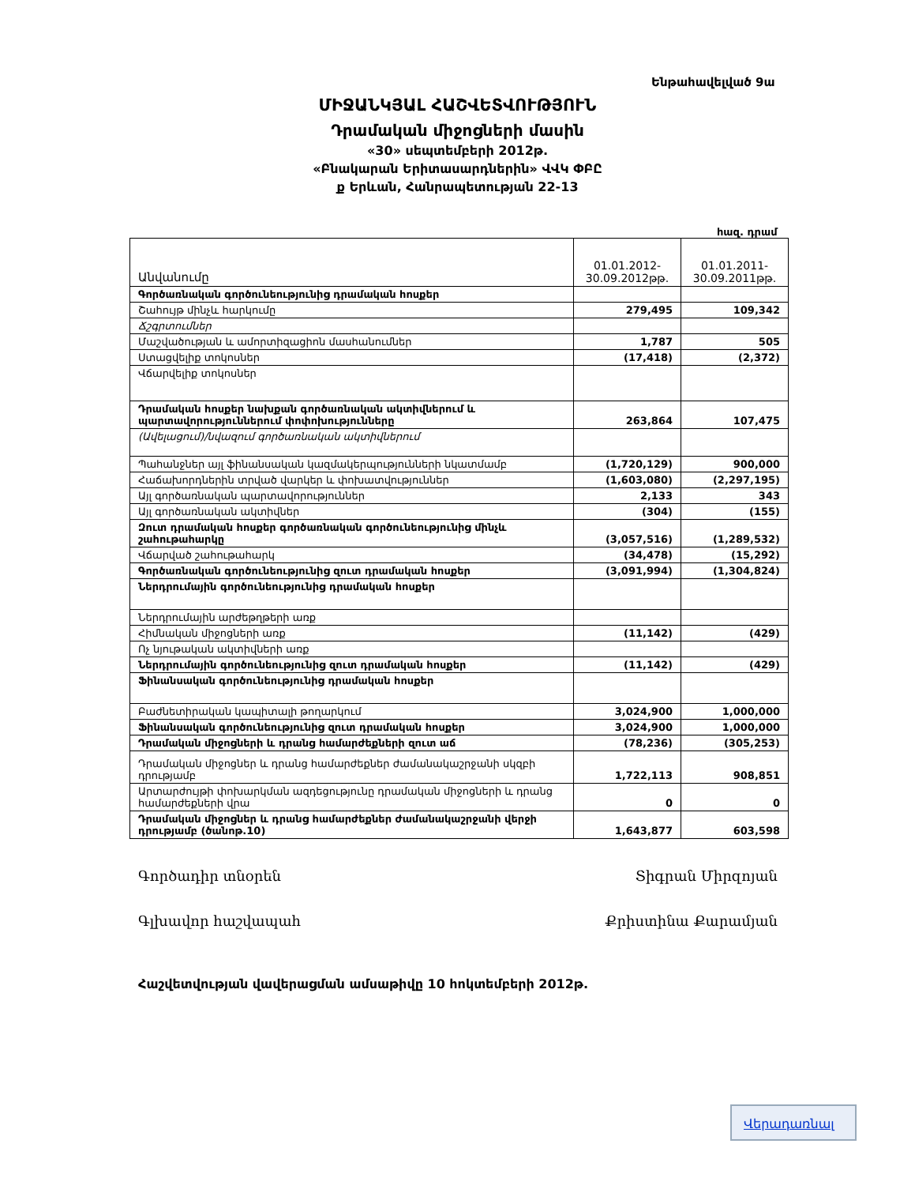Ենթահավելված 9ա
ՄԻՋԱՆԿՅԱԼ ՀԱՇՎԵՏՎՈՒԹՅՈՒՆ
Դրամական միջոցների մասին
«30» սեպտեմբերի 2012թ.
«Բնակարան Երիտասարդներին» ՎՎԿ ՓԲԸ
ք Երևան, Հանրապետության 22-13
հազ. դրամ
| Անվանումը | 01.01.2012- 30.09.2012թթ. | 01.01.2011- 30.09.2011թթ. |
| --- | --- | --- |
| Գործառնական գործունեությունից դրամական հոսքեր | | |
| Շահույթ մինչև հարկումը | 279,495 | 109,342 |
| Ճշգրտումներ | | |
| Մաշվածության և ամորտիզացիոն մասհանումներ | 1,787 | 505 |
| Ստացվելիք տոկոսներ | (17,418) | (2,372) |
| Վճարվելիք տոկոսներ | | |
| Դրամական հոսքեր նախքան գործառնական ակտիվներում և պարտավորություններում փոփոխությունները | 263,864 | 107,475 |
| (Ավելացում)/նվազում գործառնական ակտիվներում | | |
| Պահանջներ այլ ֆինանսական կազմակերպությունների նկատմամբ | (1,720,129) | 900,000 |
| Հաճախորդներին տրված վարկեր և փոխատվություններ | (1,603,080) | (2,297,195) |
| Այլ գործառնական պարտավորություններ | 2,133 | 343 |
| Այլ գործառնական ակտիվներ | (304) | (155) |
| Զուտ դրամական հոսքեր գործառնական գործունեությունից մինչև շահութահարկը | (3,057,516) | (1,289,532) |
| Վճարված շահութահարկ | (34,478) | (15,292) |
| Գործառնական գործունեությունից զուտ դրամական հոսքեր | (3,091,994) | (1,304,824) |
| Ներդրումային գործունեությունից դրամական հոսքեր | | |
| Ներդրումային արժեթղթերի առք | | |
| Հիմնական միջոցների առք | (11,142) | (429) |
| Ոչ նյութական ակտիվների առք | | |
| Ներդրումային գործունեությունից զուտ դրամական հոսքեր | (11,142) | (429) |
| Ֆինանսական գործունեությունից դրամական հոսքեր | | |
| Բաժնետիրական կապիտալի թողարկում | 3,024,900 | 1,000,000 |
| Ֆինանսական գործունեությունից զուտ դրամական հոսքեր | 3,024,900 | 1,000,000 |
| Դրամական միջոցների և դրանց համարժեքների զուտ աճ | (78,236) | (305,253) |
| Դրամական միջոցներ և դրանց համարժեքներ ժամանակաշրջանի սկզբի դրությամբ | 1,722,113 | 908,851 |
| Արտարժույթի փոխարկման ազդեցությունը դրամական միջոցների և դրանց համարժեքների վրա | 0 | 0 |
| Դրամական միջոցներ և դրանց համարժեքներ ժամանակաշրջանի վերջի դրությամբ (ծանոթ.10) | 1,643,877 | 603,598 |
Գործադիր տնօրեն Տիգրան Միրզոյան
Գլխավոր հաշվապահ Քրիստինա Քարամյան
Հաշվետվության վավերացման ամսաթիվը 10 հոկտեմբերի 2012թ.
Վերադառնալ